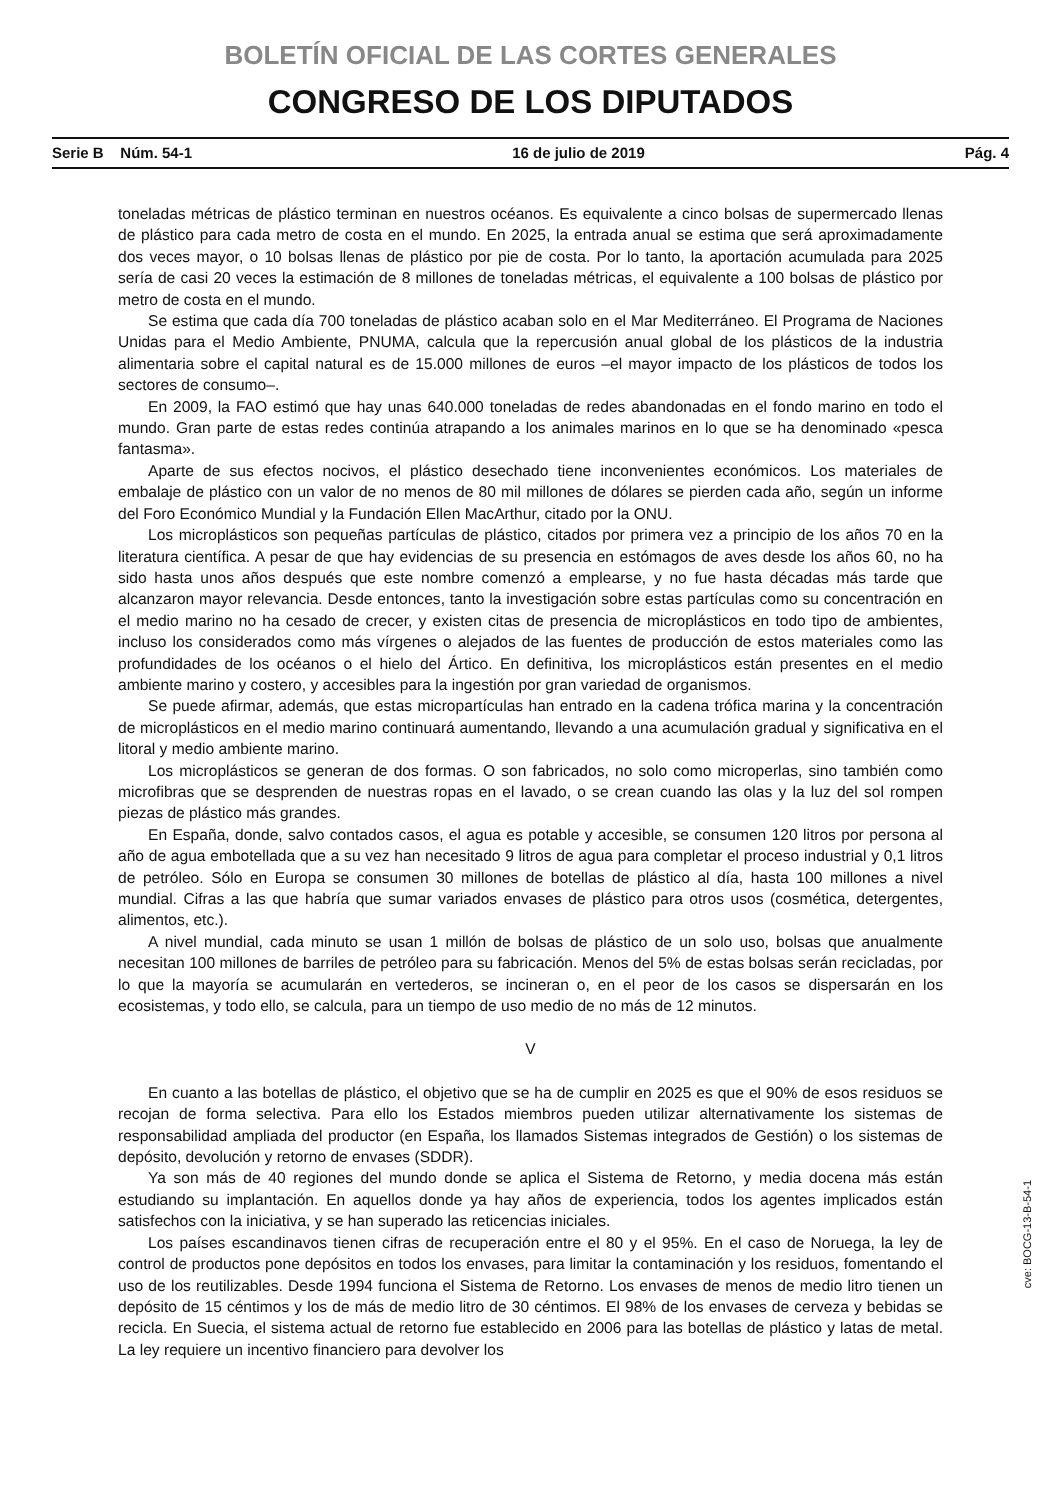BOLETÍN OFICIAL DE LAS CORTES GENERALES
CONGRESO DE LOS DIPUTADOS
Serie B Núm. 54-1 16 de julio de 2019 Pág. 4
toneladas métricas de plástico terminan en nuestros océanos. Es equivalente a cinco bolsas de supermercado llenas de plástico para cada metro de costa en el mundo. En 2025, la entrada anual se estima que será aproximadamente dos veces mayor, o 10 bolsas llenas de plástico por pie de costa. Por lo tanto, la aportación acumulada para 2025 sería de casi 20 veces la estimación de 8 millones de toneladas métricas, el equivalente a 100 bolsas de plástico por metro de costa en el mundo.
Se estima que cada día 700 toneladas de plástico acaban solo en el Mar Mediterráneo. El Programa de Naciones Unidas para el Medio Ambiente, PNUMA, calcula que la repercusión anual global de los plásticos de la industria alimentaria sobre el capital natural es de 15.000 millones de euros –el mayor impacto de los plásticos de todos los sectores de consumo–.
En 2009, la FAO estimó que hay unas 640.000 toneladas de redes abandonadas en el fondo marino en todo el mundo. Gran parte de estas redes continúa atrapando a los animales marinos en lo que se ha denominado «pesca fantasma».
Aparte de sus efectos nocivos, el plástico desechado tiene inconvenientes económicos. Los materiales de embalaje de plástico con un valor de no menos de 80 mil millones de dólares se pierden cada año, según un informe del Foro Económico Mundial y la Fundación Ellen MacArthur, citado por la ONU.
Los microplásticos son pequeñas partículas de plástico, citados por primera vez a principio de los años 70 en la literatura científica. A pesar de que hay evidencias de su presencia en estómagos de aves desde los años 60, no ha sido hasta unos años después que este nombre comenzó a emplearse, y no fue hasta décadas más tarde que alcanzaron mayor relevancia. Desde entonces, tanto la investigación sobre estas partículas como su concentración en el medio marino no ha cesado de crecer, y existen citas de presencia de microplásticos en todo tipo de ambientes, incluso los considerados como más vírgenes o alejados de las fuentes de producción de estos materiales como las profundidades de los océanos o el hielo del Ártico. En definitiva, los microplásticos están presentes en el medio ambiente marino y costero, y accesibles para la ingestión por gran variedad de organismos.
Se puede afirmar, además, que estas micropartículas han entrado en la cadena trófica marina y la concentración de microplásticos en el medio marino continuará aumentando, llevando a una acumulación gradual y significativa en el litoral y medio ambiente marino.
Los microplásticos se generan de dos formas. O son fabricados, no solo como microperlas, sino también como microfibras que se desprenden de nuestras ropas en el lavado, o se crean cuando las olas y la luz del sol rompen piezas de plástico más grandes.
En España, donde, salvo contados casos, el agua es potable y accesible, se consumen 120 litros por persona al año de agua embotellada que a su vez han necesitado 9 litros de agua para completar el proceso industrial y 0,1 litros de petróleo. Sólo en Europa se consumen 30 millones de botellas de plástico al día, hasta 100 millones a nivel mundial. Cifras a las que habría que sumar variados envases de plástico para otros usos (cosmética, detergentes, alimentos, etc.).
A nivel mundial, cada minuto se usan 1 millón de bolsas de plástico de un solo uso, bolsas que anualmente necesitan 100 millones de barriles de petróleo para su fabricación. Menos del 5% de estas bolsas serán recicladas, por lo que la mayoría se acumularán en vertederos, se incineran o, en el peor de los casos se dispersarán en los ecosistemas, y todo ello, se calcula, para un tiempo de uso medio de no más de 12 minutos.
V
En cuanto a las botellas de plástico, el objetivo que se ha de cumplir en 2025 es que el 90% de esos residuos se recojan de forma selectiva. Para ello los Estados miembros pueden utilizar alternativamente los sistemas de responsabilidad ampliada del productor (en España, los llamados Sistemas integrados de Gestión) o los sistemas de depósito, devolución y retorno de envases (SDDR).
Ya son más de 40 regiones del mundo donde se aplica el Sistema de Retorno, y media docena más están estudiando su implantación. En aquellos donde ya hay años de experiencia, todos los agentes implicados están satisfechos con la iniciativa, y se han superado las reticencias iniciales.
Los países escandinavos tienen cifras de recuperación entre el 80 y el 95%. En el caso de Noruega, la ley de control de productos pone depósitos en todos los envases, para limitar la contaminación y los residuos, fomentando el uso de los reutilizables. Desde 1994 funciona el Sistema de Retorno. Los envases de menos de medio litro tienen un depósito de 15 céntimos y los de más de medio litro de 30 céntimos. El 98% de los envases de cerveza y bebidas se recicla. En Suecia, el sistema actual de retorno fue establecido en 2006 para las botellas de plástico y latas de metal. La ley requiere un incentivo financiero para devolver los
cve: BOCG-13-B-54-1